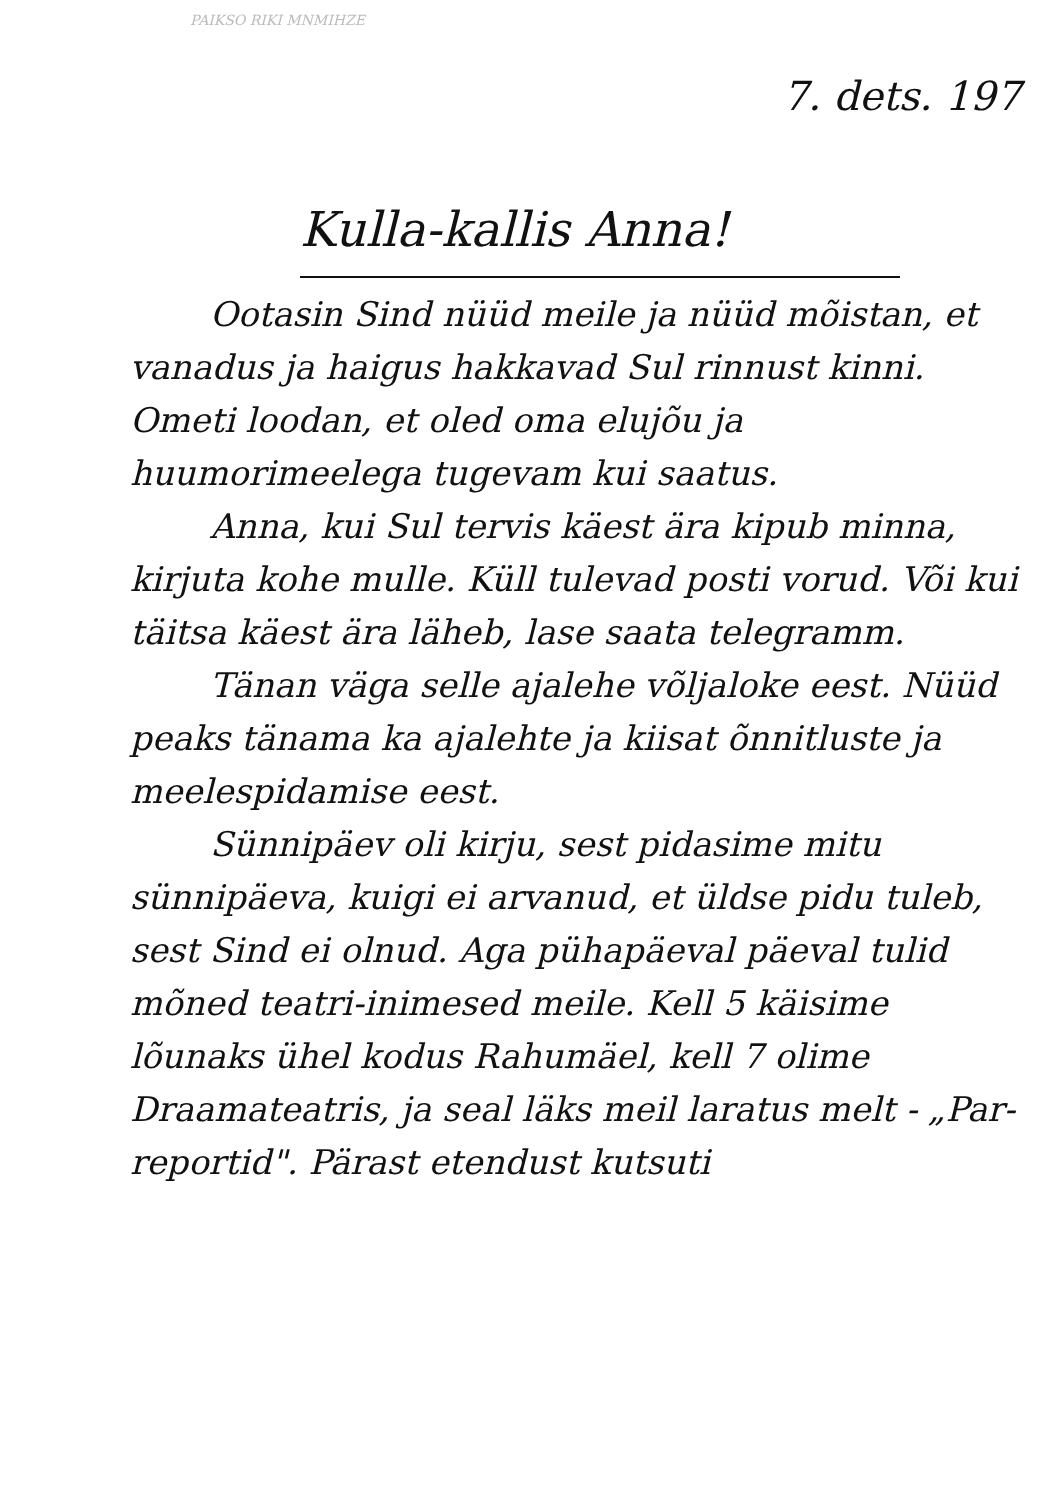PAIKSO RIKI MNMIHZE
7. dets. 197
Kulla-kallis Anna!
Ootasin Sind nüüd meile ja nüüd mõistan, et vanadus ja haigus hakkavad Sul rinnust kinni. Ometi loodan, et oled oma elujõu ja huumorimeelega tugevam kui saatus.
Anna, kui Sul tervis käest ära kipub minna, kirjuta kohe mulle. Küll tulevad posti vorud. Või kui täitsa käest ära läheb, lase saata telegramm.
Tänan väga selle ajalehe võljaloke eest. Nüüd peaks tänama ka ajalehte ja kiisat õnnitluste ja meelespidamise eest.
Sünnipäev oli kirju, sest pidasime mitu sünnipäeva, kuigi ei arvanud, et üldse pidu tuleb, sest Sind ei olnud. Aga pühapäeval päeval tulid mõned teatri-inimesed meile. Kell 5 käisime lõunaks ühel kodus Rahumäel, kell 7 olime Draamateatris, ja seal läks meil laratus melt - „Par-reportid". Pärast etendust kutsuti